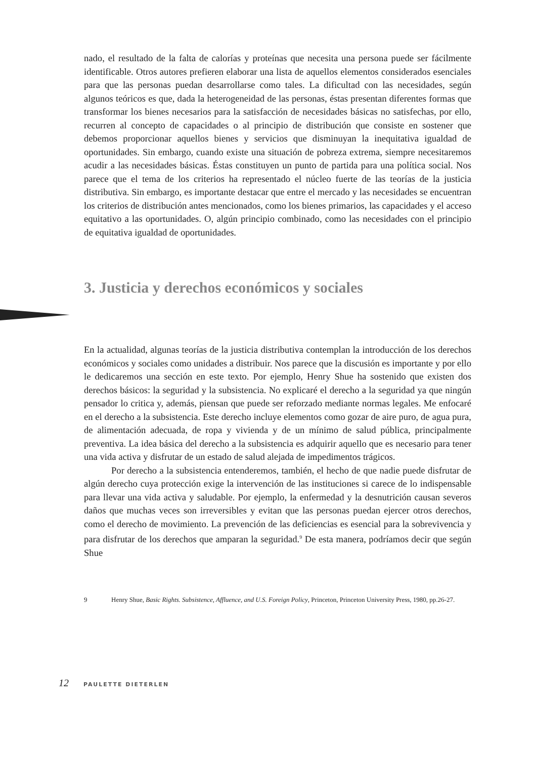nado, el resultado de la falta de calorías y proteínas que necesita una persona puede ser fácilmente identificable. Otros autores prefieren elaborar una lista de aquellos elementos considerados esenciales para que las personas puedan desarrollarse como tales. La dificultad con las necesidades, según algunos teóricos es que, dada la heterogeneidad de las personas, éstas presentan diferentes formas que transformar los bienes necesarios para la satisfacción de necesidades básicas no satisfechas, por ello, recurren al concepto de capacidades o al principio de distribución que consiste en sostener que debemos proporcionar aquellos bienes y servicios que disminuyan la inequitativa igualdad de oportunidades. Sin embargo, cuando existe una situación de pobreza extrema, siempre necesitaremos acudir a las necesidades básicas. Éstas constituyen un punto de partida para una política social. Nos parece que el tema de los criterios ha representado el núcleo fuerte de las teorías de la justicia distributiva. Sin embargo, es importante destacar que entre el mercado y las necesidades se encuentran los criterios de distribución antes mencionados, como los bienes primarios, las capacidades y el acceso equitativo a las oportunidades. O, algún principio combinado, como las necesidades con el principio de equitativa igualdad de oportunidades.
3. Justicia y derechos económicos y sociales
En la actualidad, algunas teorías de la justicia distributiva contemplan la introducción de los derechos económicos y sociales como unidades a distribuir. Nos parece que la discusión es importante y por ello le dedicaremos una sección en este texto. Por ejemplo, Henry Shue ha sostenido que existen dos derechos básicos: la seguridad y la subsistencia. No explicaré el derecho a la seguridad ya que ningún pensador lo critica y, además, piensan que puede ser reforzado mediante normas legales. Me enfocaré en el derecho a la subsistencia. Este derecho incluye elementos como gozar de aire puro, de agua pura, de alimentación adecuada, de ropa y vivienda y de un mínimo de salud pública, principalmente preventiva. La idea básica del derecho a la subsistencia es adquirir aquello que es necesario para tener una vida activa y disfrutar de un estado de salud alejada de impedimentos trágicos.
Por derecho a la subsistencia entenderemos, también, el hecho de que nadie puede disfrutar de algún derecho cuya protección exige la intervención de las instituciones si carece de lo indispensable para llevar una vida activa y saludable. Por ejemplo, la enfermedad y la desnutrición causan severos daños que muchas veces son irreversibles y evitan que las personas puedan ejercer otros derechos, como el derecho de movimiento. La prevención de las deficiencias es esencial para la sobrevivencia y para disfrutar de los derechos que amparan la seguridad.<sup>9</sup> De esta manera, podríamos decir que según Shue
9 Henry Shue, Basic Rights. Subsistence, Affluence, and U.S. Foreign Policy, Princeton, Princeton University Press, 1980, pp.26-27.
12 PAULETTE DIETERLEN